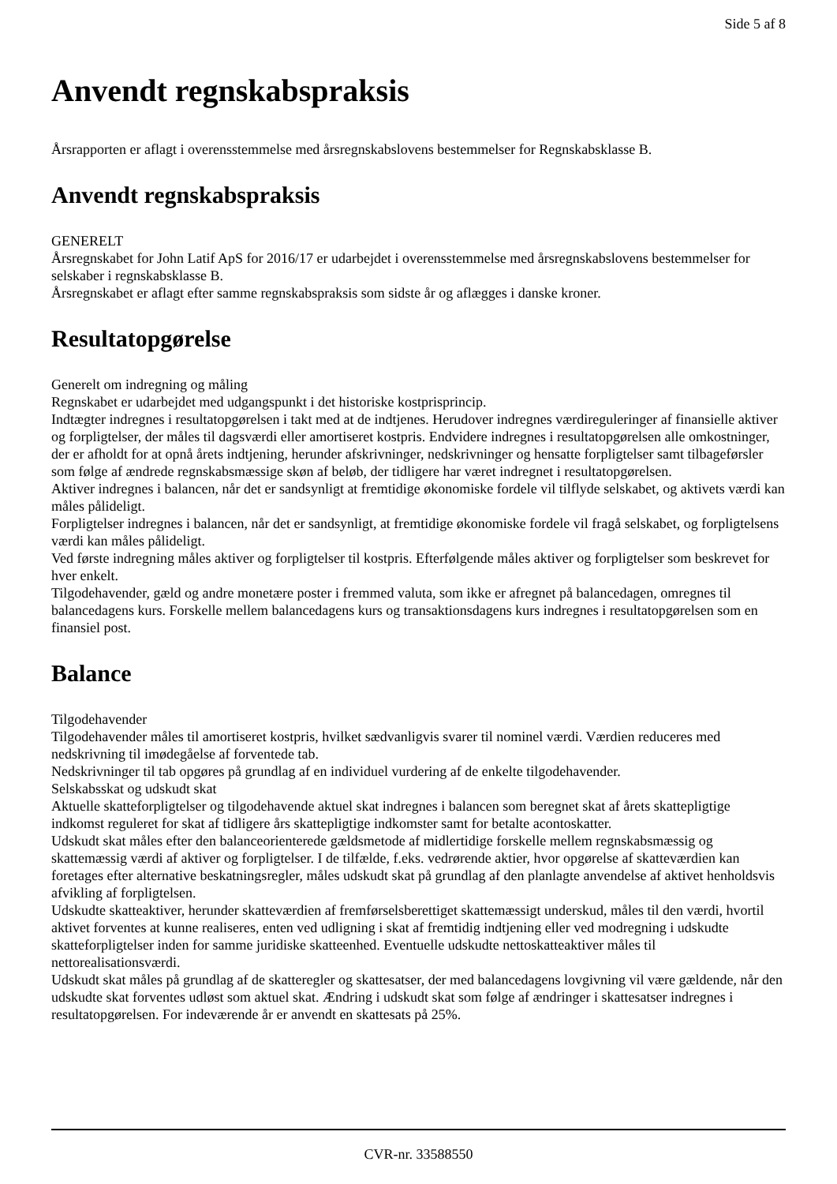Side 5 af 8
Anvendt regnskabspraksis
Årsrapporten er aflagt i overensstemmelse med årsregnskabslovens bestemmelser for Regnskabsklasse B.
Anvendt regnskabspraksis
GENERELT
Årsregnskabet for John Latif ApS for 2016/17 er udarbejdet i overensstemmelse med årsregnskabslovens bestemmelser for selskaber i regnskabsklasse B.
Årsregnskabet er aflagt efter samme regnskabspraksis som sidste år og aflægges i danske kroner.
Resultatopgørelse
Generelt om indregning og måling
Regnskabet er udarbejdet med udgangspunkt i det historiske kostprisprincip.
Indtægter indregnes i resultatopgørelsen i takt med at de indtjenes. Herudover indregnes værdireguleringer af finansielle aktiver og forpligtelser, der måles til dagsværdi eller amortiseret kostpris. Endvidere indregnes i resultatopgørelsen alle omkostninger, der er afholdt for at opnå årets indtjening, herunder afskrivninger, nedskrivninger og hensatte forpligtelser samt tilbageførsler som følge af ændrede regnskabsmæssige skøn af beløb, der tidligere har været indregnet i resultatopgørelsen.
Aktiver indregnes i balancen, når det er sandsynligt at fremtidige økonomiske fordele vil tilflyde selskabet, og aktivets værdi kan måles pålideligt.
Forpligtelser indregnes i balancen, når det er sandsynligt, at fremtidige økonomiske fordele vil fragå selskabet, og forpligtelsens værdi kan måles pålideligt.
Ved første indregning måles aktiver og forpligtelser til kostpris. Efterfølgende måles aktiver og forpligtelser som beskrevet for hver enkelt.
Tilgodehavender, gæld og andre monetære poster i fremmed valuta, som ikke er afregnet på balancedagen, omregnes til balancedagens kurs. Forskelle mellem balancedagens kurs og transaktionsdagens kurs indregnes i resultatopgørelsen som en finansiel post.
Balance
Tilgodehavender
Tilgodehavender måles til amortiseret kostpris, hvilket sædvanligvis svarer til nominel værdi. Værdien reduceres med nedskrivning til imødegåelse af forventede tab.
Nedskrivninger til tab opgøres på grundlag af en individuel vurdering af de enkelte tilgodehavender.
Selskabsskat og udskudt skat
Aktuelle skatteforpligtelser og tilgodehavende aktuel skat indregnes i balancen som beregnet skat af årets skattepligtige indkomst reguleret for skat af tidligere års skattepligtige indkomster samt for betalte acontoskatter.
Udskudt skat måles efter den balanceorienterede gældsmetode af midlertidige forskelle mellem regnskabsmæssig og skattemæssig værdi af aktiver og forpligtelser. I de tilfælde, f.eks. vedrørende aktier, hvor opgørelse af skatteværdien kan foretages efter alternative beskatningsregler, måles udskudt skat på grundlag af den planlagte anvendelse af aktivet henholdsvis afvikling af forpligtelsen.
Udskudte skatteaktiver, herunder skatteværdien af fremførselsberettiget skattemæssigt underskud, måles til den værdi, hvortil aktivet forventes at kunne realiseres, enten ved udligning i skat af fremtidig indtjening eller ved modregning i udskudte skatteforpligtelser inden for samme juridiske skatteenhed. Eventuelle udskudte nettoskatteaktiver måles til nettorealisationsværdi.
Udskudt skat måles på grundlag af de skatteregler og skattesatser, der med balancedagens lovgivning vil være gældende, når den udskudte skat forventes udløst som aktuel skat. Ændring i udskudt skat som følge af ændringer i skattesatser indregnes i resultatopgørelsen. For indeværende år er anvendt en skattesats på 25%.
CVR-nr. 33588550